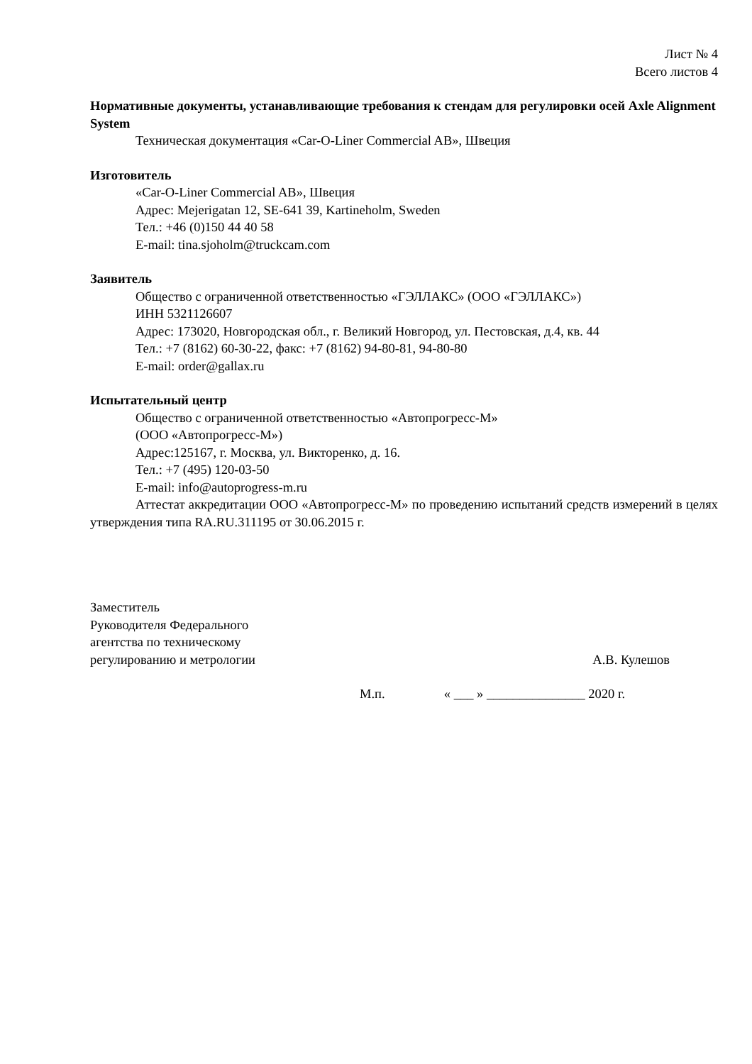Лист № 4
Всего листов 4
Нормативные документы, устанавливающие требования к стендам для регулировки осей Axle Alignment System
Техническая документация «Car-O-Liner Commercial AB», Швеция
Изготовитель
«Car-O-Liner Commercial AB», Швеция
Адрес: Mejerigatan 12, SE-641 39, Kartineholm, Sweden
Тел.: +46 (0)150 44 40 58
E-mail: tina.sjoholm@truckcam.com
Заявитель
Общество с ограниченной ответственностью «ГЭЛЛАКС» (ООО «ГЭЛЛАКС»)
ИНН 5321126607
Адрес: 173020, Новгородская обл., г. Великий Новгород, ул. Пестовская, д.4, кв. 44
Тел.: +7 (8162) 60-30-22, факс: +7 (8162) 94-80-81, 94-80-80
E-mail: order@gallax.ru
Испытательный центр
Общество с ограниченной ответственностью «Автопрогресс-М»
(ООО «Автопрогресс-М»)
Адрес:125167, г. Москва, ул. Викторенко, д. 16.
Тел.: +7 (495) 120-03-50
E-mail: info@autoprogress-m.ru
Аттестат аккредитации ООО «Автопрогресс-М» по проведению испытаний средств измерений в целях утверждения типа RA.RU.311195 от 30.06.2015 г.
Заместитель
Руководителя Федерального
агентства по техническому
регулированию и метрологии
А.В. Кулешов
М.п. « ___ » _______________ 2020 г.